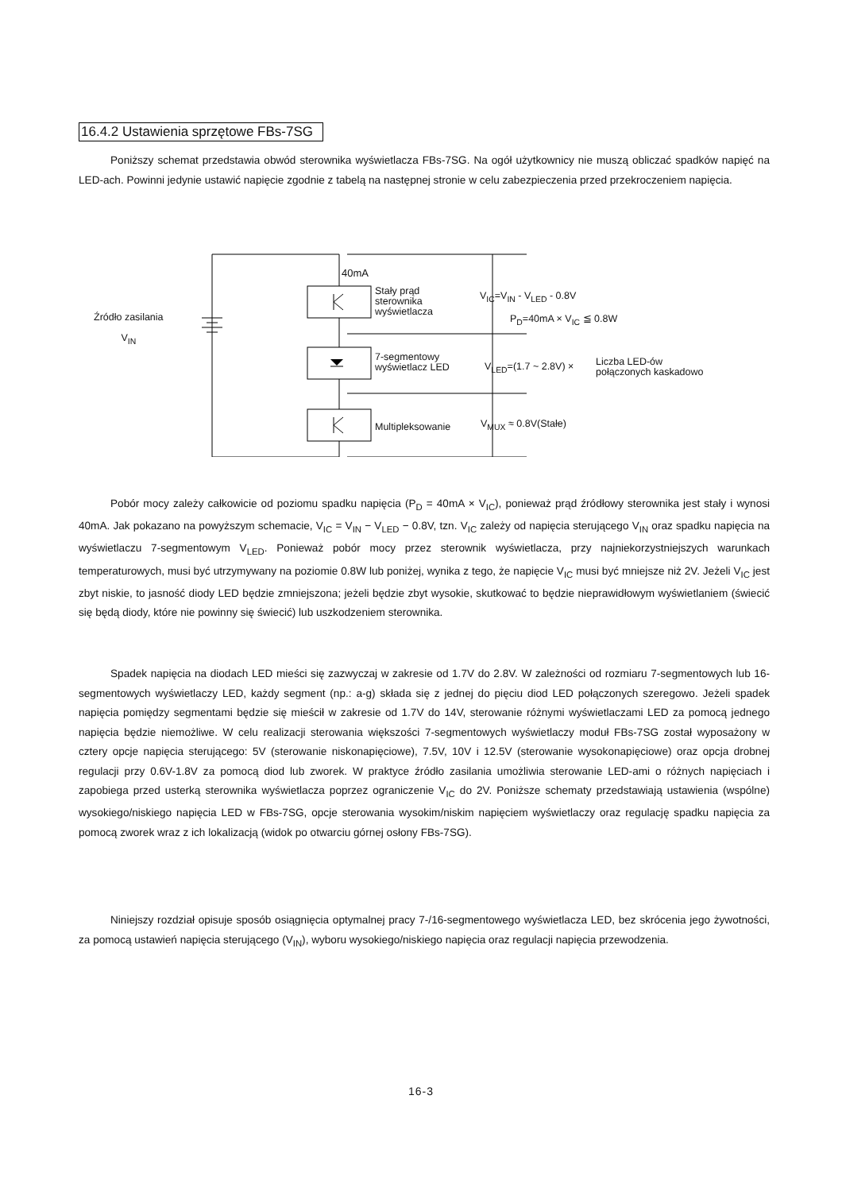16.4.2 Ustawienia sprzętowe FBs-7SG
Poniższy schemat przedstawia obwód sterownika wyświetlacza FBs-7SG. Na ogół użytkownicy nie muszą obliczać spadków napięć na LED-ach. Powinni jedynie ustawić napięcie zgodnie z tabelą na następnej stronie w celu zabezpieczenia przed przekroczeniem napięcia.
40mA
Stały prąd
sterownika
wyświetlacza
Źródło zasilania
V<sub>IN</sub>
V<sub>IC</sub>=V<sub>IN</sub> - V<sub>LED</sub> - 0.8V
P<sub>D</sub>=40mA × V<sub>IC</sub> ≦ 0.8W
7-segmentowy
wyświetlacz LED
V<sub>LED</sub>=(1.7 ~ 2.8V) ×
Liczba LED-ów
połączonych kaskadowo
Multipleksowanie V<sub>MUX</sub> ≈ 0.8V(Stałe)
Pobór mocy zależy całkowicie od poziomu spadku napięcia (P<sub>D</sub> = 40mA × V<sub>IC</sub>), ponieważ prąd źródłowy sterownika jest stały i wynosi 40mA. Jak pokazano na powyższym schemacie, V<sub>IC</sub> = V<sub>IN</sub> − V<sub>LED</sub> − 0.8V, tzn. V<sub>IC</sub> zależy od napięcia sterującego V<sub>IN</sub> oraz spadku napięcia na wyświetlaczu 7-segmentowym V<sub>LED</sub>. Ponieważ pobór mocy przez sterownik wyświetlacza, przy najniekorzystniejszych warunkach temperaturowych, musi być utrzymywany na poziomie 0.8W lub poniżej, wynika z tego, że napięcie V<sub>IC</sub> musi być mniejsze niż 2V. Jeżeli V<sub>IC</sub> jest zbyt niskie, to jasność diody LED będzie zmniejszona; jeżeli będzie zbyt wysokie, skutkować to będzie nieprawidłowym wyświetlaniem (świecić się będą diody, które nie powinny się świecić) lub uszkodzeniem sterownika.
Spadek napięcia na diodach LED mieści się zazwyczaj w zakresie od 1.7V do 2.8V. W zależności od rozmiaru 7-segmentowych lub 16-segmentowych wyświetlaczy LED, każdy segment (np.: a-g) składa się z jednej do pięciu diod LED połączonych szeregowo. Jeżeli spadek napięcia pomiędzy segmentami będzie się mieścił w zakresie od 1.7V do 14V, sterowanie różnymi wyświetlaczami LED za pomocą jednego napięcia będzie niemożliwe. W celu realizacji sterowania większości 7-segmentowych wyświetlaczy moduł FBs-7SG został wyposażony w cztery opcje napięcia sterującego: 5V (sterowanie niskonapięciowe), 7.5V, 10V i 12.5V (sterowanie wysokonapięciowe) oraz opcja drobnej regulacji przy 0.6V-1.8V za pomocą diod lub zworek. W praktyce źródło zasilania umożliwia sterowanie LED-ami o różnych napięciach i zapobiega przed usterką sterownika wyświetlacza poprzez ograniczenie V<sub>IC</sub> do 2V. Poniższe schematy przedstawiają ustawienia (wspólne) wysokiego/niskiego napięcia LED w FBs-7SG, opcje sterowania wysokim/niskim napięciem wyświetlaczy oraz regulację spadku napięcia za pomocą zworek wraz z ich lokalizacją (widok po otwarciu górnej osłony FBs-7SG).
Niniejszy rozdział opisuje sposób osiągnięcia optymalnej pracy 7-/16-segmentowego wyświetlacza LED, bez skrócenia jego żywotności, za pomocą ustawień napięcia sterującego (V<sub>IN</sub>), wyboru wysokiego/niskiego napięcia oraz regulacji napięcia przewodzenia.
16-3